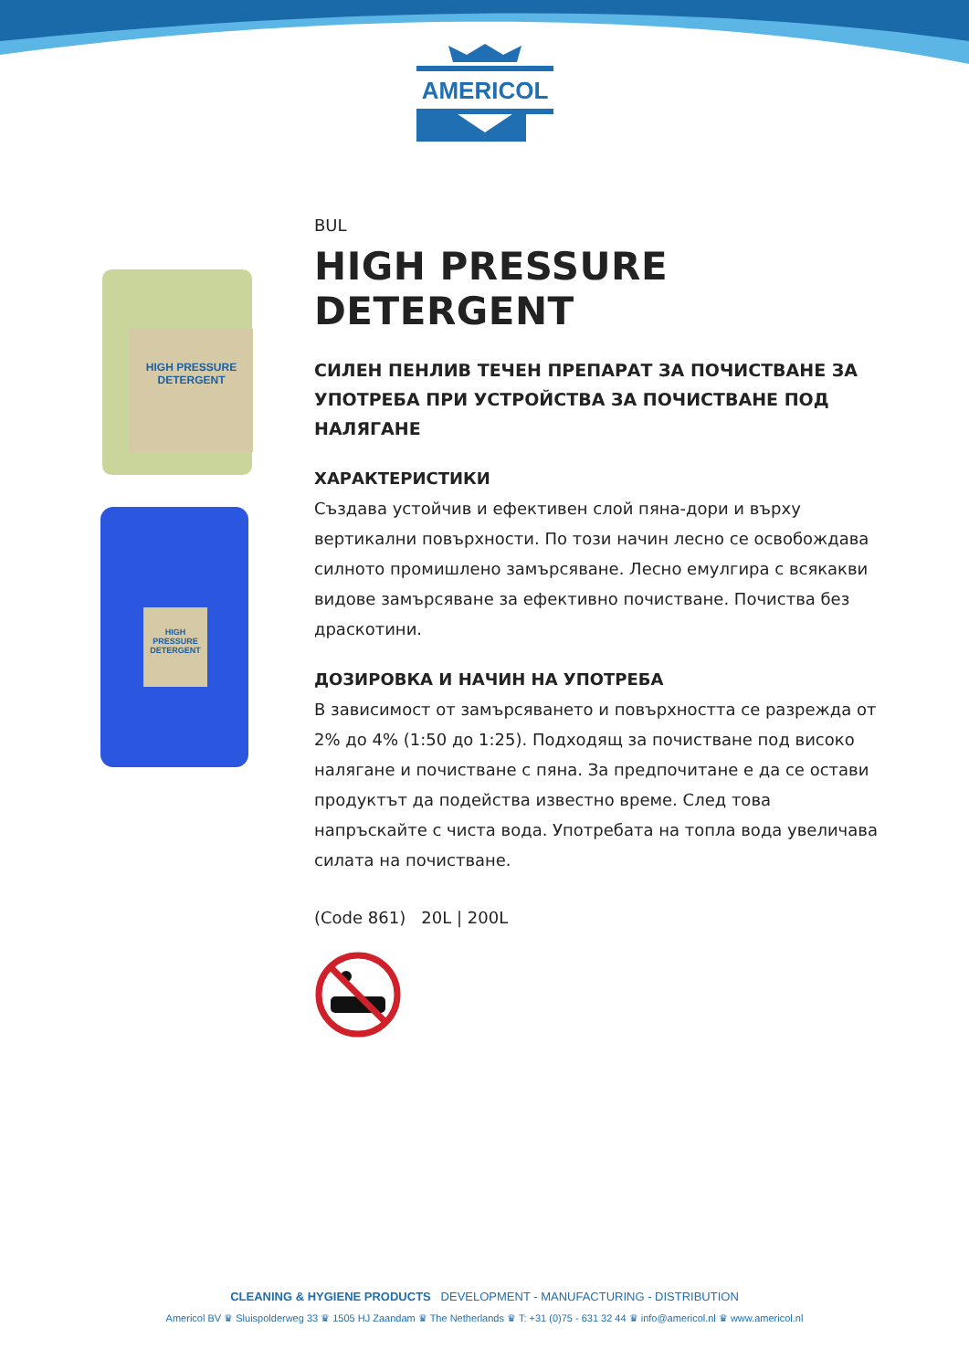AMERICOL
HIGH PRESSURE
DETERGENT
HIGH PRESSURE
DETERGENT
BUL
HIGH PRESSURE DETERGENT
СИЛЕН ПЕНЛИВ ТЕЧЕН ПРЕПАРАТ ЗА ПОЧИСТВАНЕ ЗА УПОТРЕБА ПРИ УСТРОЙСТВА ЗА ПОЧИСТВАНЕ ПОД НАЛЯГАНЕ
ХАРАКТЕРИСТИКИ
Създава устойчив и ефективен слой пяна-дори и върху вертикални повърхности. По този начин лесно се освобождава силното промишлено замърсяване. Лесно емулгира с всякакви видове замърсяване за ефективно почистване. Почиства без драскотини.
ДОЗИРОВКА И НАЧИН НА УПОТРЕБА
В зависимост от замърсяването и повърхността се разрежда от 2% до 4% (1:50 до 1:25). Подходящ за почистване под високо налягане и почистване с пяна. За предпочитане е да се остави продуктът да подейства известно време. След това напръскайте с чиста вода. Употребата на топла вода увеличава силата на почистване.
(Code 861) 20L | 200L
CLEANING & HYGIENE PRODUCTS DEVELOPMENT - MANUFACTURING - DISTRIBUTION
Americol BV ♛ Sluispolderweg 33 ♛ 1505 HJ Zaandam ♛ The Netherlands ♛ T: +31 (0)75 - 631 32 44 ♛ info@americol.nl ♛ www.americol.nl